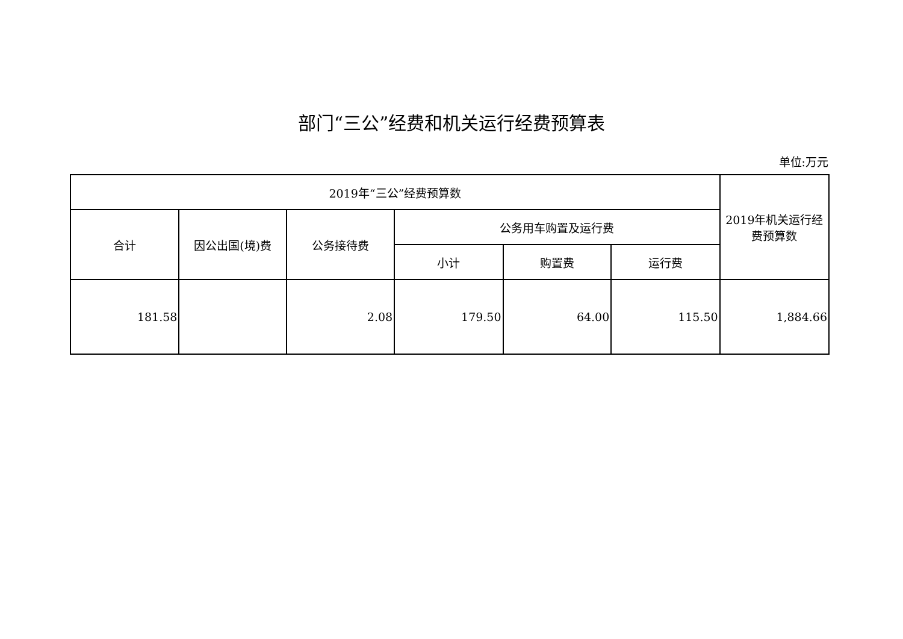部门“三公”经费和机关运行经费预算表
单位:万元
| 2019年“三公”经费预算数 | | | | | | 2019年机关运行经 费预算数 |
| --- | --- | --- | --- | --- | --- | --- |
| 合计 | 因公出国(境)费 | 公务接待费 | 公务用车购置及运行费 | | | |
| | | | 小计 | 购置费 | 运行费 | |
| 181.58 | | 2.08 | 179.50 | 64.00 | 115.50 | 1,884.66 |